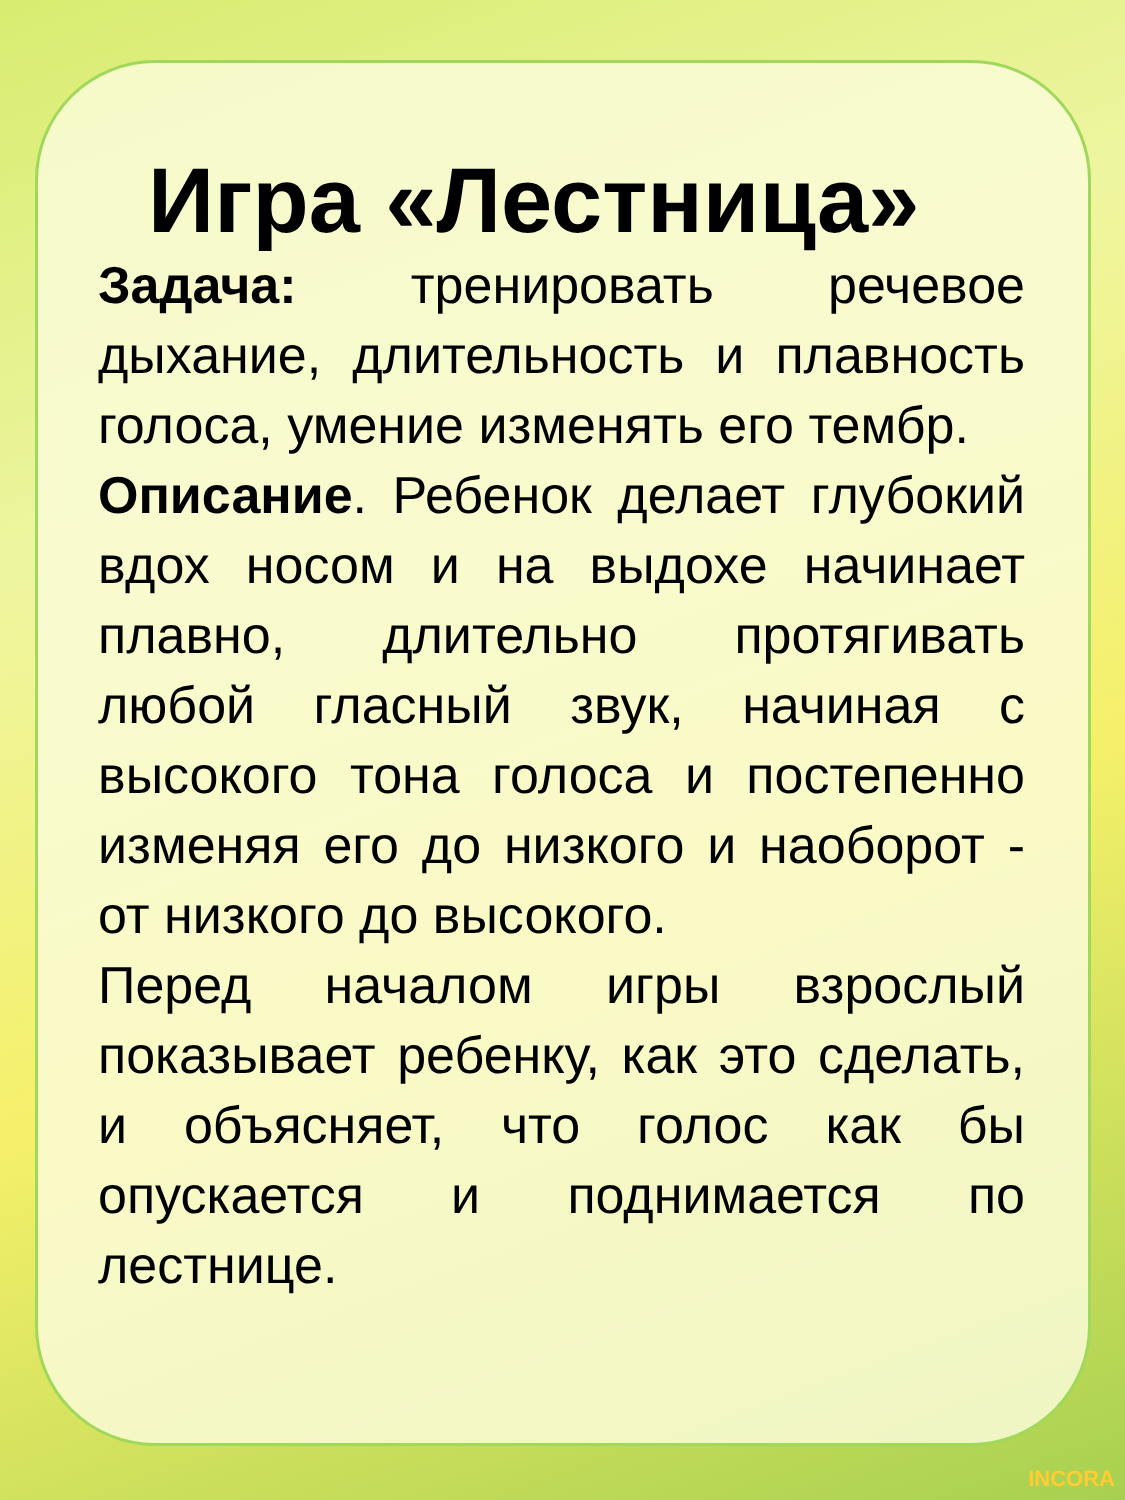Игра «Лестница»
Задача: тренировать речевое дыхание, длительность и плавность голоса, умение изменять его тембр.
Описание. Ребенок делает глубокий вдох носом и на выдохе начинает плавно, длительно протягивать любой гласный звук, начиная с высокого тона голоса и постепенно изменяя его до низкого и наоборот - от низкого до высокого.
Перед началом игры взрослый показывает ребенку, как это сделать, и объясняет, что голос как бы опускается и поднимается по лестнице.
INCORA